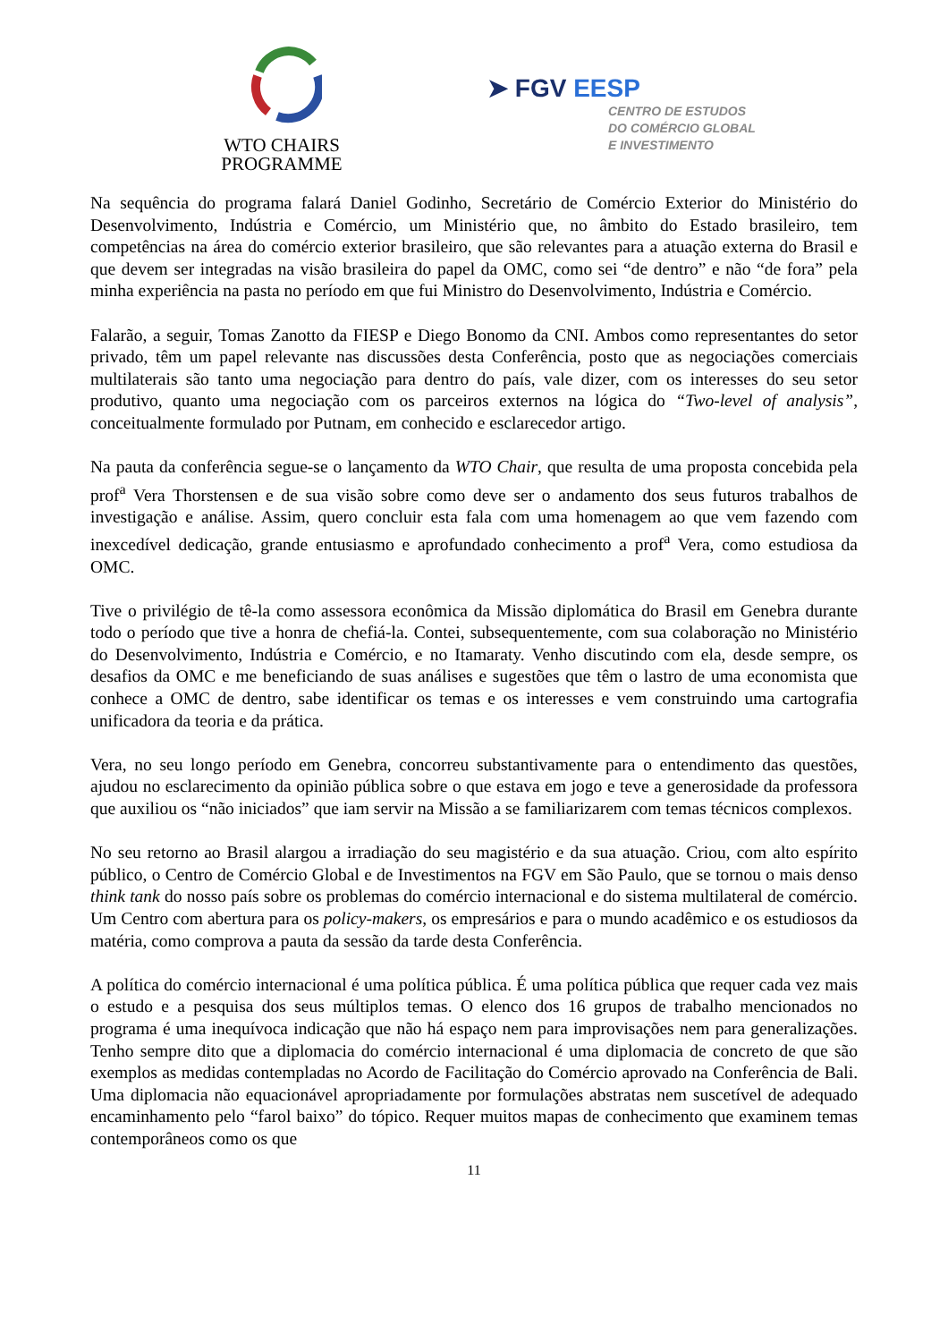WTO CHAIRS
PROGRAMME
➤ FGV EESP
CENTRO DE ESTUDOS
DO COMÉRCIO GLOBAL
E INVESTIMENTO
Na sequência do programa falará Daniel Godinho, Secretário de Comércio Exterior do Ministério do Desenvolvimento, Indústria e Comércio, um Ministério que, no âmbito do Estado brasileiro, tem competências na área do comércio exterior brasileiro, que são relevantes para a atuação externa do Brasil e que devem ser integradas na visão brasileira do papel da OMC, como sei “de dentro” e não “de fora” pela minha experiência na pasta no período em que fui Ministro do Desenvolvimento, Indústria e Comércio.
Falarão, a seguir, Tomas Zanotto da FIESP e Diego Bonomo da CNI. Ambos como representantes do setor privado, têm um papel relevante nas discussões desta Conferência, posto que as negociações comerciais multilaterais são tanto uma negociação para dentro do país, vale dizer, com os interesses do seu setor produtivo, quanto uma negociação com os parceiros externos na lógica do “Two-level of analysis”, conceitualmente formulado por Putnam, em conhecido e esclarecedor artigo.
Na pauta da conferência segue-se o lançamento da WTO Chair, que resulta de uma proposta concebida pela prof<sup>a</sup> Vera Thorstensen e de sua visão sobre como deve ser o andamento dos seus futuros trabalhos de investigação e análise. Assim, quero concluir esta fala com uma homenagem ao que vem fazendo com inexcedível dedicação, grande entusiasmo e aprofundado conhecimento a prof<sup>a</sup> Vera, como estudiosa da OMC.
Tive o privilégio de tê-la como assessora econômica da Missão diplomática do Brasil em Genebra durante todo o período que tive a honra de chefiá-la. Contei, subsequentemente, com sua colaboração no Ministério do Desenvolvimento, Indústria e Comércio, e no Itamaraty. Venho discutindo com ela, desde sempre, os desafios da OMC e me beneficiando de suas análises e sugestões que têm o lastro de uma economista que conhece a OMC de dentro, sabe identificar os temas e os interesses e vem construindo uma cartografia unificadora da teoria e da prática.
Vera, no seu longo período em Genebra, concorreu substantivamente para o entendimento das questões, ajudou no esclarecimento da opinião pública sobre o que estava em jogo e teve a generosidade da professora que auxiliou os “não iniciados” que iam servir na Missão a se familiarizarem com temas técnicos complexos.
No seu retorno ao Brasil alargou a irradiação do seu magistério e da sua atuação. Criou, com alto espírito público, o Centro de Comércio Global e de Investimentos na FGV em São Paulo, que se tornou o mais denso think tank do nosso país sobre os problemas do comércio internacional e do sistema multilateral de comércio. Um Centro com abertura para os policy-makers, os empresários e para o mundo acadêmico e os estudiosos da matéria, como comprova a pauta da sessão da tarde desta Conferência.
A política do comércio internacional é uma política pública. É uma política pública que requer cada vez mais o estudo e a pesquisa dos seus múltiplos temas. O elenco dos 16 grupos de trabalho mencionados no programa é uma inequívoca indicação que não há espaço nem para improvisações nem para generalizações. Tenho sempre dito que a diplomacia do comércio internacional é uma diplomacia de concreto de que são exemplos as medidas contempladas no Acordo de Facilitação do Comércio aprovado na Conferência de Bali. Uma diplomacia não equacionável apropriadamente por formulações abstratas nem suscetível de adequado encaminhamento pelo “farol baixo” do tópico. Requer muitos mapas de conhecimento que examinem temas contemporâneos como os que
11